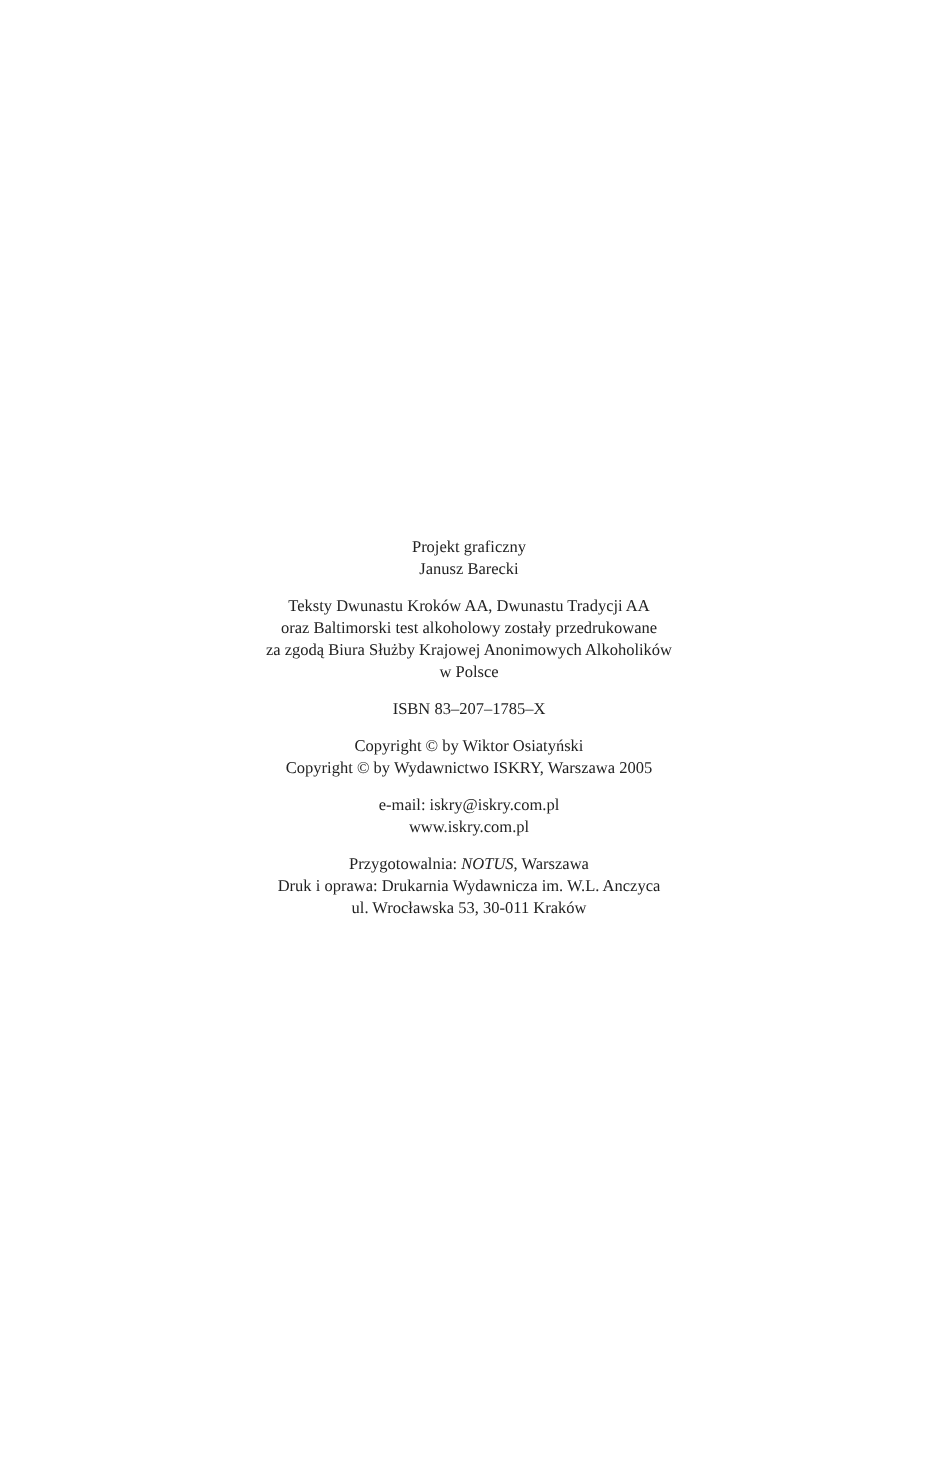Projekt graficzny
Janusz Barecki
Teksty Dwunastu Kroków AA, Dwunastu Tradycji AA
oraz Baltimorski test alkoholowy zostały przedrukowane
za zgodą Biura Służby Krajowej Anonimowych Alkoholików
w Polsce
ISBN 83–207–1785–X
Copyright © by Wiktor Osiatyński
Copyright © by Wydawnictwo ISKRY, Warszawa 2005
e-mail: iskry@iskry.com.pl
www.iskry.com.pl
Przygotowalnia: NOTUS, Warszawa
Druk i oprawa: Drukarnia Wydawnicza im. W.L. Anczyca
ul. Wrocławska 53, 30-011 Kraków